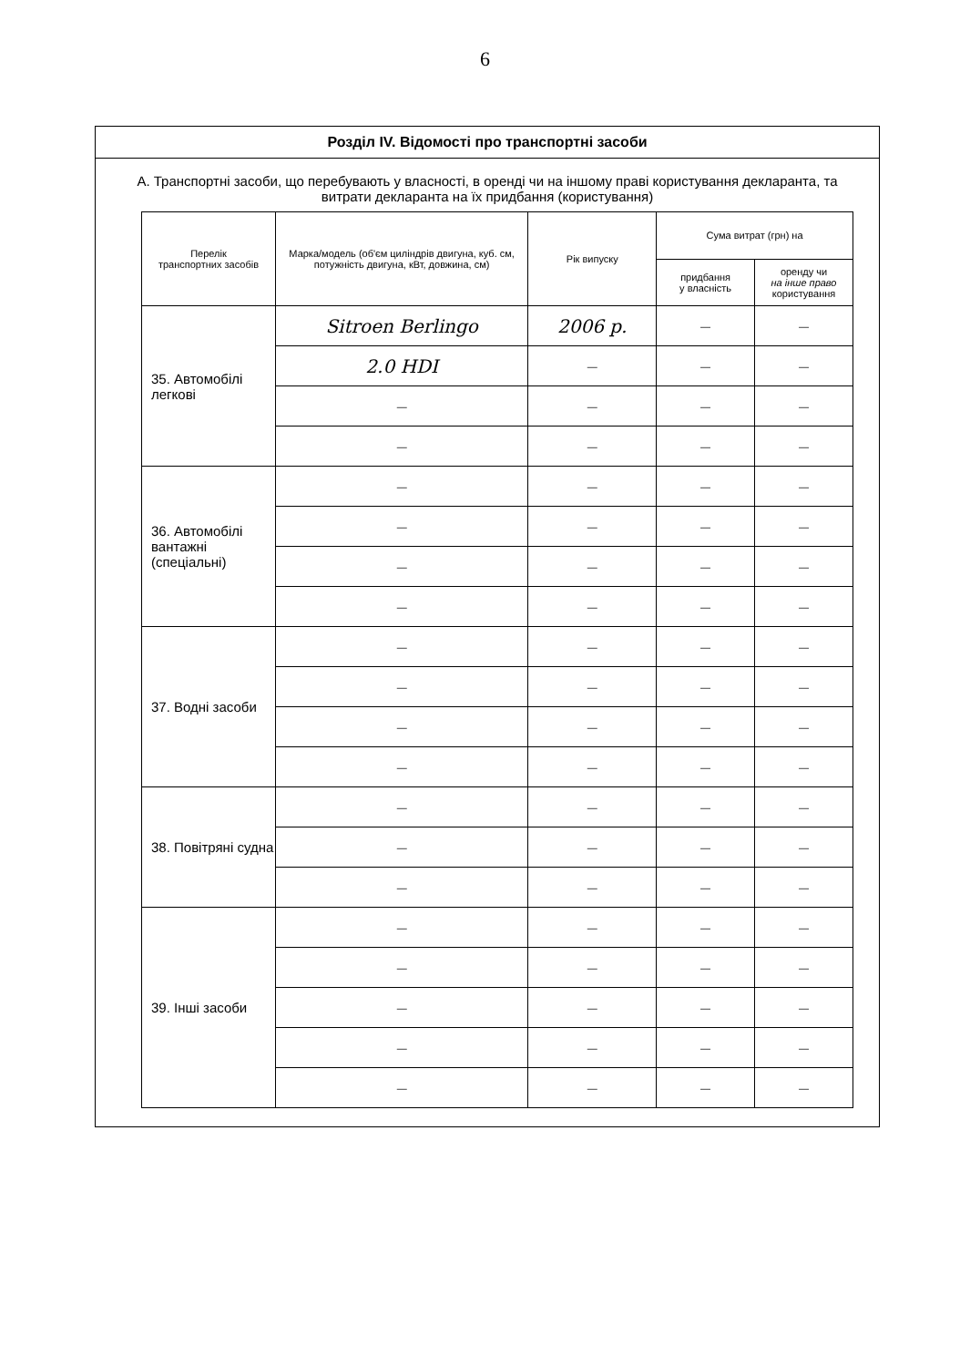6
Розділ IV. Відомості про транспортні засоби
А. Транспортні засоби, що перебувають у власності, в оренді чи на іншому праві користування декларанта, та витрати декларанта на їх придбання (користування)
| Перелік транспортних засобів | Марка/модель (об'єм циліндрів двигуна, куб. см, потужність двигуна, кВт, довжина, см) | Рік випуску | Сума витрат (грн) на | |
| --- | --- | --- | --- | --- |
| | | | придбання у власність | оренду чи на інше право користування |
| 35. Автомобілі легкові | Sitroen Berlingo | 2006 р. | — | — |
| | 2.0 HDI | — | — | — |
| | — | — | — | — |
| | — | — | — | — |
| 36. Автомобілі вантажні (спеціальні) | — | — | — | — |
| | — | — | — | — |
| | — | — | — | — |
| | — | — | — | — |
| 37. Водні засоби | — | — | — | — |
| | — | — | — | — |
| | — | — | — | — |
| | — | — | — | — |
| 38. Повітряні судна | — | — | — | — |
| | — | — | — | — |
| | — | — | — | — |
| 39. Інші засоби | — | — | — | — |
| | — | — | — | — |
| | — | — | — | — |
| | — | — | — | — |
| | — | — | — | — |